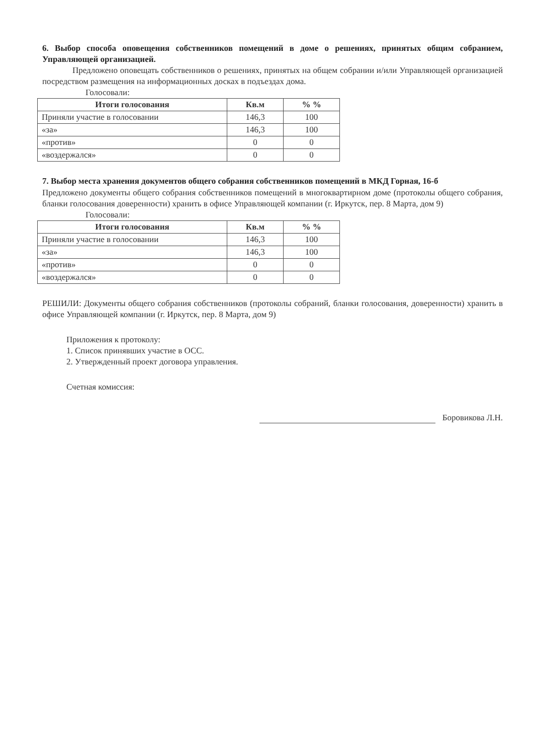6. Выбор способа оповещения собственников помещений в доме о решениях, принятых общим собранием, Управляющей организацией.
Предложено оповещать собственников о решениях, принятых на общем собрании и/или Управляющей организацией посредством размещения на информационных досках в подъездах дома.
Голосовали:
| Итоги голосования | Кв.м | % % |
| --- | --- | --- |
| Приняли участие в голосовании | 146,3 | 100 |
| «за» | 146,3 | 100 |
| «против» | 0 | 0 |
| «воздержался» | 0 | 0 |
7. Выбор места хранения документов общего собрания собственников помещений в МКД Горная, 16-б
Предложено документы общего собрания собственников помещений в многоквартирном доме (протоколы общего собрания, бланки голосования доверенности) хранить в офисе Управляющей компании (г. Иркутск, пер. 8 Марта, дом 9)
Голосовали:
| Итоги голосования | Кв.м | % % |
| --- | --- | --- |
| Приняли участие в голосовании | 146,3 | 100 |
| «за» | 146,3 | 100 |
| «против» | 0 | 0 |
| «воздержался» | 0 | 0 |
РЕШИЛИ: Документы общего собрания собственников (протоколы собраний, бланки голосования, доверенности) хранить в офисе Управляющей компании (г. Иркутск, пер. 8 Марта, дом 9)
Приложения к протоколу:
1. Список принявших участие в ОСС.
2. Утвержденный проект договора управления.
Счетная комиссия:
Боровикова Л.Н.